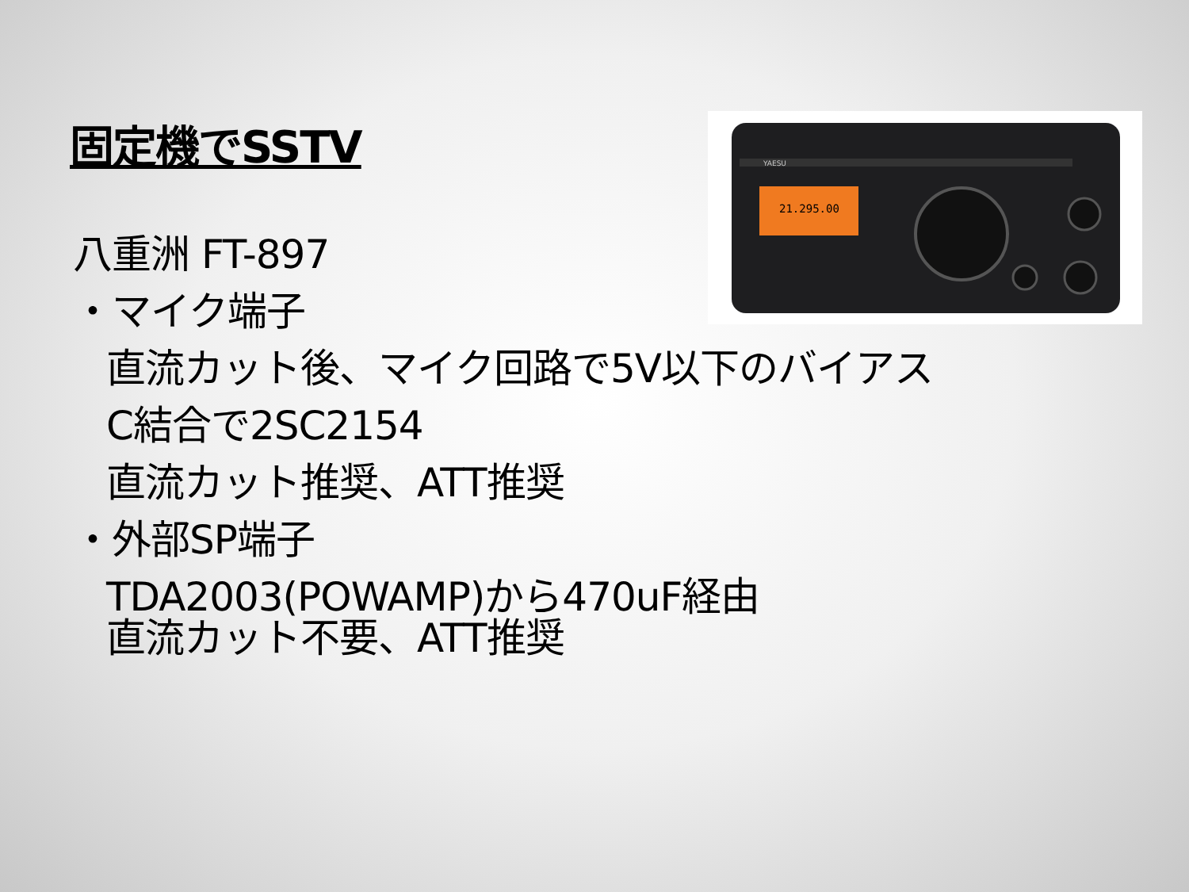固定機でSSTV
YAESU
21.295.00
八重洲 FT-897
・マイク端子
直流カット後、マイク回路で5V以下のバイアス
C結合で2SC2154
直流カット推奨、ATT推奨
・外部SP端子
TDA2003(POWAMP)から470uF経由
直流カット不要、ATT推奨